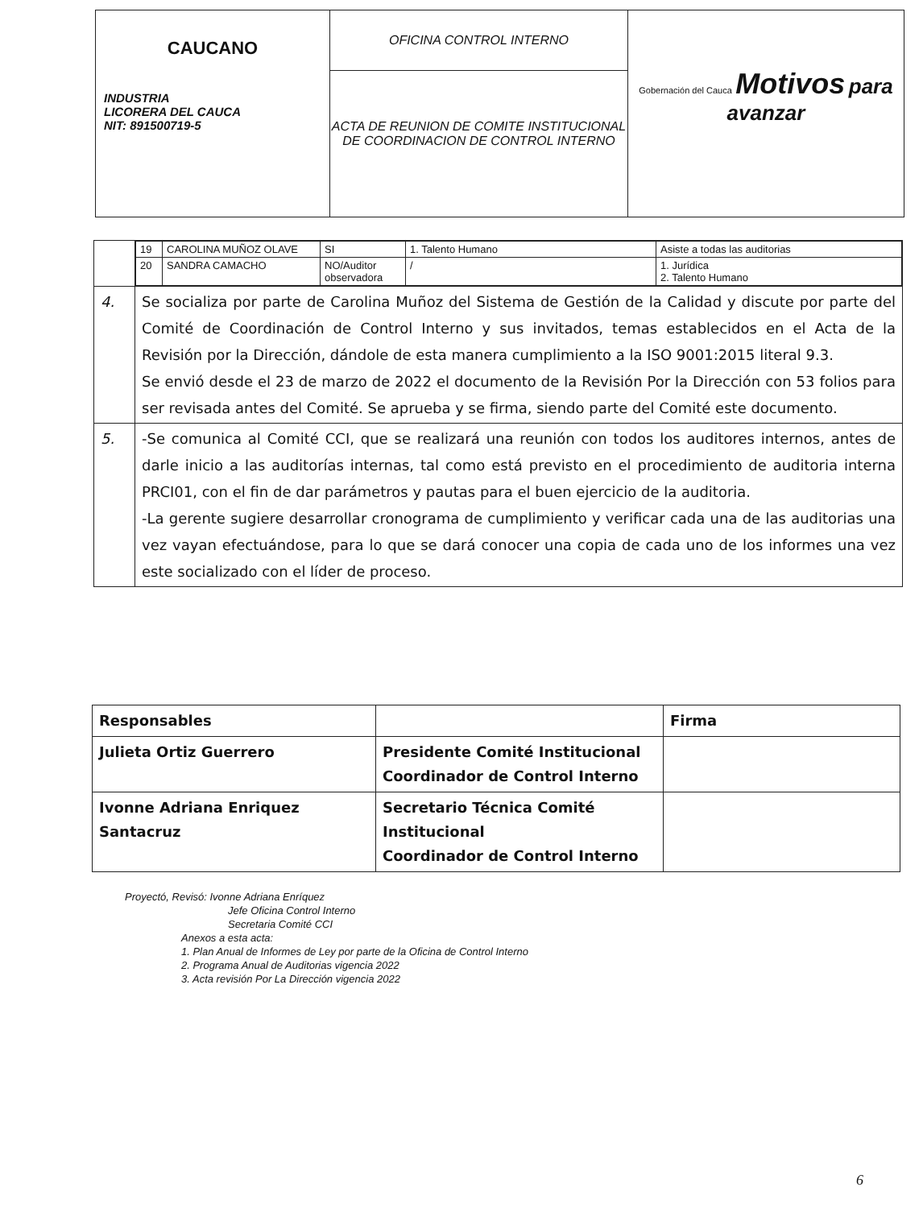| CAUCANO INDUSTRIA LICORERA DEL CAUCA NIT: 891500719-5 | OFICINA CONTROL INTERNO | Gobernación del Cauca Motivos para avanzar |
| | ACTA DE REUNION DE COMITE INSTITUCIONAL DE COORDINACION DE CONTROL INTERNO | |
| | / 19 / CAROLINA MUÑOZ OLAVE / SI / 1. Talento Humano / Asiste a todas las auditorias / / 20 / SANDRA CAMACHO / NO/Auditor observadora / / / 1. Jurídica 2. Talento Humano / |
| 4. | Se socializa por parte de Carolina Muñoz del Sistema de Gestión de la Calidad y discute por parte del Comité de Coordinación de Control Interno y sus invitados, temas establecidos en el Acta de la Revisión por la Dirección, dándole de esta manera cumplimiento a la ISO 9001:2015 literal 9.3. Se envió desde el 23 de marzo de 2022 el documento de la Revisión Por la Dirección con 53 folios para ser revisada antes del Comité. Se aprueba y se firma, siendo parte del Comité este documento. |
| 5. | -Se comunica al Comité CCI, que se realizará una reunión con todos los auditores internos, antes de darle inicio a las auditorías internas, tal como está previsto en el procedimiento de auditoria interna PRCI01, con el fin de dar parámetros y pautas para el buen ejercicio de la auditoria. -La gerente sugiere desarrollar cronograma de cumplimiento y verificar cada una de las auditorias una vez vayan efectuándose, para lo que se dará conocer una copia de cada uno de los informes una vez este socializado con el líder de proceso. |
| Responsables | | Firma |
| Julieta Ortiz Guerrero | Presidente Comité Institucional Coordinador de Control Interno | |
| Ivonne Adriana Enriquez Santacruz | Secretario Técnica Comité Institucional Coordinador de Control Interno | |
Proyectó, Revisó: Ivonne Adriana Enríquez
Jefe Oficina Control Interno
Secretaria Comité CCI
Anexos a esta acta:
1. Plan Anual de Informes de Ley por parte de la Oficina de Control Interno
2. Programa Anual de Auditorias vigencia 2022
3. Acta revisión Por La Dirección vigencia 2022
6